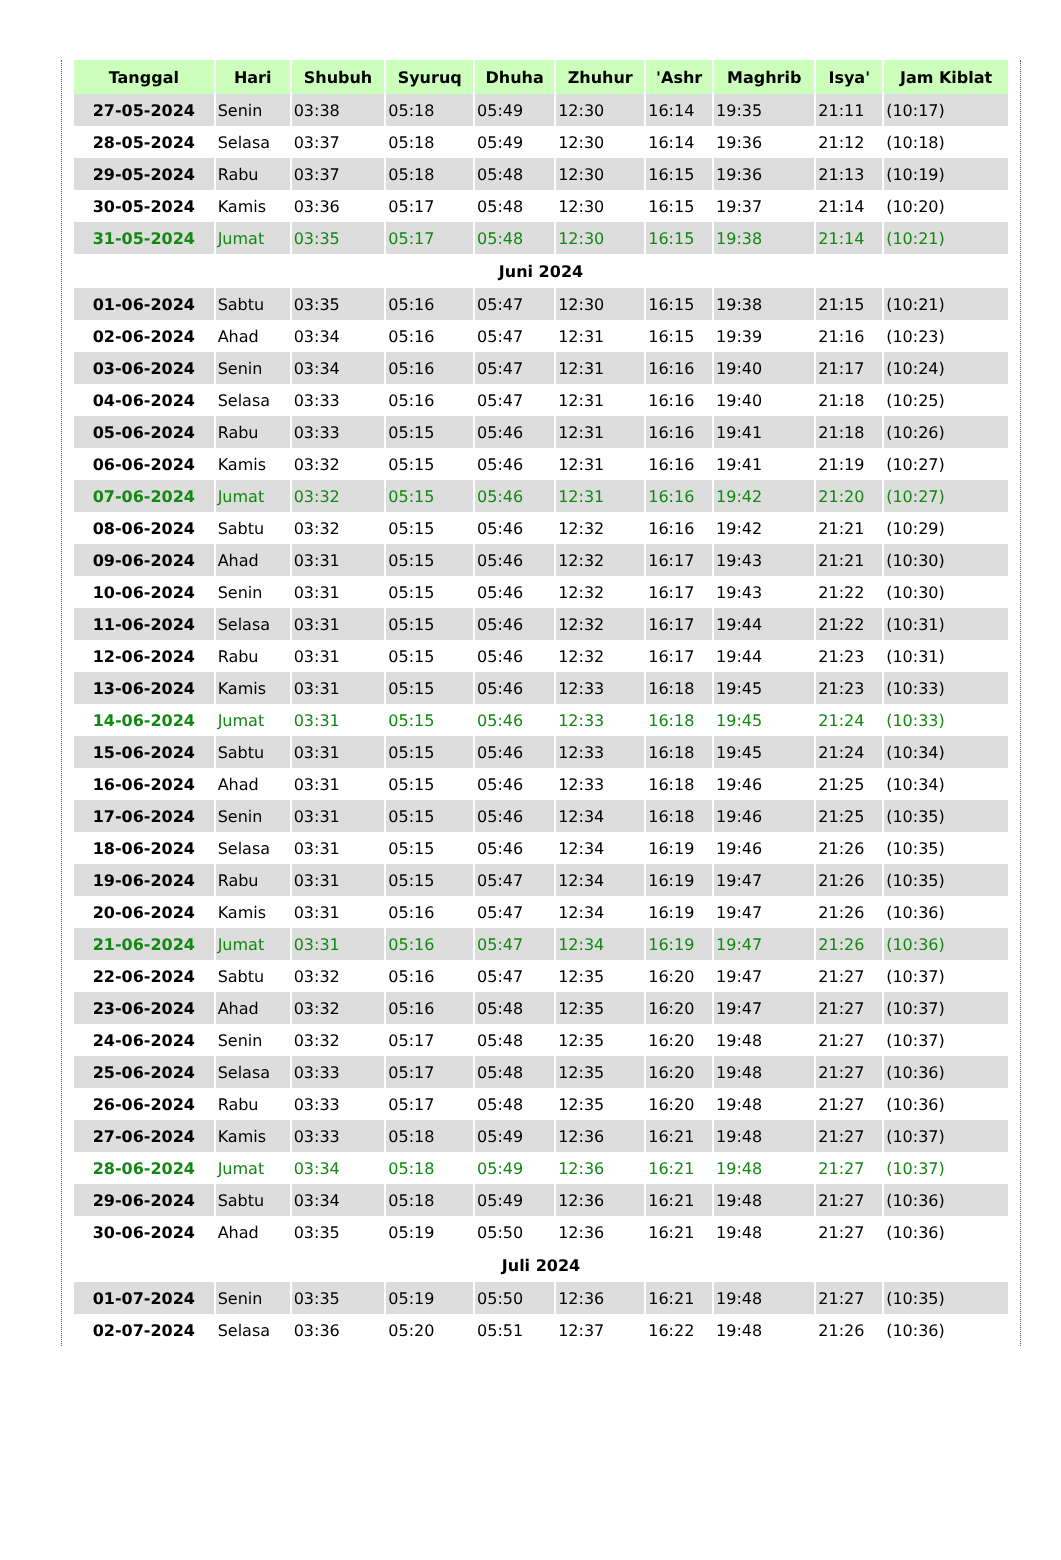| Tanggal | Hari | Shubuh | Syuruq | Dhuha | Zhuhur | 'Ashr | Maghrib | Isya' | Jam Kiblat |
| --- | --- | --- | --- | --- | --- | --- | --- | --- | --- |
| 27-05-2024 | Senin | 03:38 | 05:18 | 05:49 | 12:30 | 16:14 | 19:35 | 21:11 | (10:17) |
| 28-05-2024 | Selasa | 03:37 | 05:18 | 05:49 | 12:30 | 16:14 | 19:36 | 21:12 | (10:18) |
| 29-05-2024 | Rabu | 03:37 | 05:18 | 05:48 | 12:30 | 16:15 | 19:36 | 21:13 | (10:19) |
| 30-05-2024 | Kamis | 03:36 | 05:17 | 05:48 | 12:30 | 16:15 | 19:37 | 21:14 | (10:20) |
| 31-05-2024 | Jumat | 03:35 | 05:17 | 05:48 | 12:30 | 16:15 | 19:38 | 21:14 | (10:21) |
| Juni 2024 | | | | | | | | | |
| 01-06-2024 | Sabtu | 03:35 | 05:16 | 05:47 | 12:30 | 16:15 | 19:38 | 21:15 | (10:21) |
| 02-06-2024 | Ahad | 03:34 | 05:16 | 05:47 | 12:31 | 16:15 | 19:39 | 21:16 | (10:23) |
| 03-06-2024 | Senin | 03:34 | 05:16 | 05:47 | 12:31 | 16:16 | 19:40 | 21:17 | (10:24) |
| 04-06-2024 | Selasa | 03:33 | 05:16 | 05:47 | 12:31 | 16:16 | 19:40 | 21:18 | (10:25) |
| 05-06-2024 | Rabu | 03:33 | 05:15 | 05:46 | 12:31 | 16:16 | 19:41 | 21:18 | (10:26) |
| 06-06-2024 | Kamis | 03:32 | 05:15 | 05:46 | 12:31 | 16:16 | 19:41 | 21:19 | (10:27) |
| 07-06-2024 | Jumat | 03:32 | 05:15 | 05:46 | 12:31 | 16:16 | 19:42 | 21:20 | (10:27) |
| 08-06-2024 | Sabtu | 03:32 | 05:15 | 05:46 | 12:32 | 16:16 | 19:42 | 21:21 | (10:29) |
| 09-06-2024 | Ahad | 03:31 | 05:15 | 05:46 | 12:32 | 16:17 | 19:43 | 21:21 | (10:30) |
| 10-06-2024 | Senin | 03:31 | 05:15 | 05:46 | 12:32 | 16:17 | 19:43 | 21:22 | (10:30) |
| 11-06-2024 | Selasa | 03:31 | 05:15 | 05:46 | 12:32 | 16:17 | 19:44 | 21:22 | (10:31) |
| 12-06-2024 | Rabu | 03:31 | 05:15 | 05:46 | 12:32 | 16:17 | 19:44 | 21:23 | (10:31) |
| 13-06-2024 | Kamis | 03:31 | 05:15 | 05:46 | 12:33 | 16:18 | 19:45 | 21:23 | (10:33) |
| 14-06-2024 | Jumat | 03:31 | 05:15 | 05:46 | 12:33 | 16:18 | 19:45 | 21:24 | (10:33) |
| 15-06-2024 | Sabtu | 03:31 | 05:15 | 05:46 | 12:33 | 16:18 | 19:45 | 21:24 | (10:34) |
| 16-06-2024 | Ahad | 03:31 | 05:15 | 05:46 | 12:33 | 16:18 | 19:46 | 21:25 | (10:34) |
| 17-06-2024 | Senin | 03:31 | 05:15 | 05:46 | 12:34 | 16:18 | 19:46 | 21:25 | (10:35) |
| 18-06-2024 | Selasa | 03:31 | 05:15 | 05:46 | 12:34 | 16:19 | 19:46 | 21:26 | (10:35) |
| 19-06-2024 | Rabu | 03:31 | 05:15 | 05:47 | 12:34 | 16:19 | 19:47 | 21:26 | (10:35) |
| 20-06-2024 | Kamis | 03:31 | 05:16 | 05:47 | 12:34 | 16:19 | 19:47 | 21:26 | (10:36) |
| 21-06-2024 | Jumat | 03:31 | 05:16 | 05:47 | 12:34 | 16:19 | 19:47 | 21:26 | (10:36) |
| 22-06-2024 | Sabtu | 03:32 | 05:16 | 05:47 | 12:35 | 16:20 | 19:47 | 21:27 | (10:37) |
| 23-06-2024 | Ahad | 03:32 | 05:16 | 05:48 | 12:35 | 16:20 | 19:47 | 21:27 | (10:37) |
| 24-06-2024 | Senin | 03:32 | 05:17 | 05:48 | 12:35 | 16:20 | 19:48 | 21:27 | (10:37) |
| 25-06-2024 | Selasa | 03:33 | 05:17 | 05:48 | 12:35 | 16:20 | 19:48 | 21:27 | (10:36) |
| 26-06-2024 | Rabu | 03:33 | 05:17 | 05:48 | 12:35 | 16:20 | 19:48 | 21:27 | (10:36) |
| 27-06-2024 | Kamis | 03:33 | 05:18 | 05:49 | 12:36 | 16:21 | 19:48 | 21:27 | (10:37) |
| 28-06-2024 | Jumat | 03:34 | 05:18 | 05:49 | 12:36 | 16:21 | 19:48 | 21:27 | (10:37) |
| 29-06-2024 | Sabtu | 03:34 | 05:18 | 05:49 | 12:36 | 16:21 | 19:48 | 21:27 | (10:36) |
| 30-06-2024 | Ahad | 03:35 | 05:19 | 05:50 | 12:36 | 16:21 | 19:48 | 21:27 | (10:36) |
| Juli 2024 | | | | | | | | | |
| 01-07-2024 | Senin | 03:35 | 05:19 | 05:50 | 12:36 | 16:21 | 19:48 | 21:27 | (10:35) |
| 02-07-2024 | Selasa | 03:36 | 05:20 | 05:51 | 12:37 | 16:22 | 19:48 | 21:26 | (10:36) |